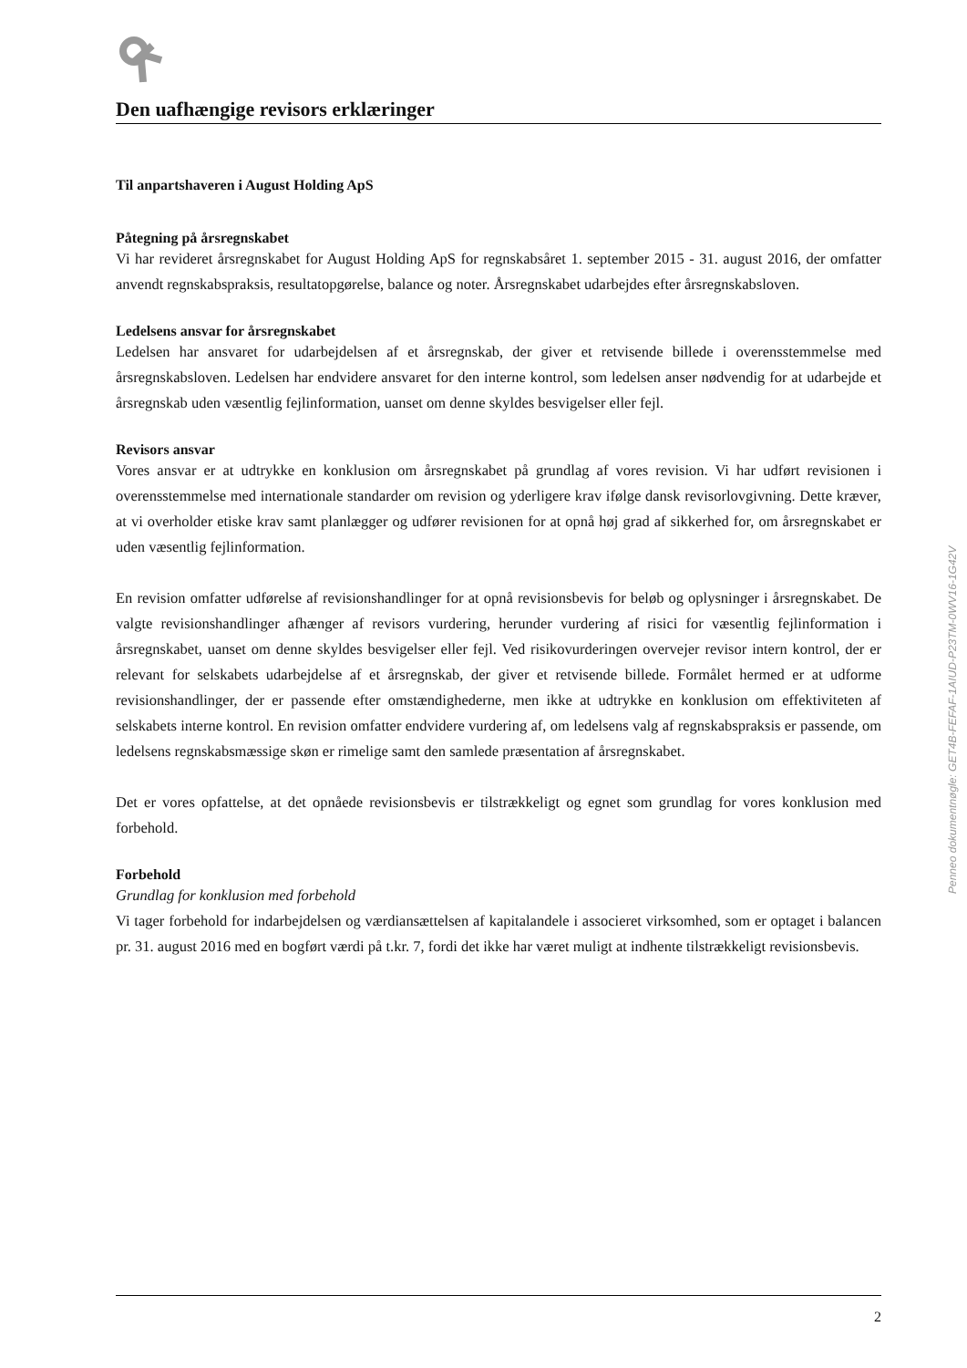Den uafhængige revisors erklæringer
Til anpartshaveren i August Holding ApS
Påtegning på årsregnskabet
Vi har revideret årsregnskabet for August Holding ApS for regnskabsåret 1. september 2015 - 31. august 2016, der omfatter anvendt regnskabspraksis, resultatopgørelse, balance og noter. Årsregnskabet udarbejdes efter årsregnskabsloven.
Ledelsens ansvar for årsregnskabet
Ledelsen har ansvaret for udarbejdelsen af et årsregnskab, der giver et retvisende billede i overensstemmelse med årsregnskabsloven. Ledelsen har endvidere ansvaret for den interne kontrol, som ledelsen anser nødvendig for at udarbejde et årsregnskab uden væsentlig fejlinformation, uanset om denne skyldes besvigelser eller fejl.
Revisors ansvar
Vores ansvar er at udtrykke en konklusion om årsregnskabet på grundlag af vores revision. Vi har udført revisionen i overensstemmelse med internationale standarder om revision og yderligere krav ifølge dansk revisorlovgivning. Dette kræver, at vi overholder etiske krav samt planlægger og udfører revisionen for at opnå høj grad af sikkerhed for, om årsregnskabet er uden væsentlig fejlinformation.
En revision omfatter udførelse af revisionshandlinger for at opnå revisionsbevis for beløb og oplysninger i årsregnskabet. De valgte revisionshandlinger afhænger af revisors vurdering, herunder vurdering af risici for væsentlig fejlinformation i årsregnskabet, uanset om denne skyldes besvigelser eller fejl. Ved risikovurderingen overvejer revisor intern kontrol, der er relevant for selskabets udarbejdelse af et årsregnskab, der giver et retvisende billede. Formålet hermed er at udforme revisionshandlinger, der er passende efter omstændighederne, men ikke at udtrykke en konklusion om effektiviteten af selskabets interne kontrol. En revision omfatter endvidere vurdering af, om ledelsens valg af regnskabspraksis er passende, om ledelsens regnskabsmæssige skøn er rimelige samt den samlede præsentation af årsregnskabet.
Det er vores opfattelse, at det opnåede revisionsbevis er tilstrækkeligt og egnet som grundlag for vores konklusion med forbehold.
Forbehold
Grundlag for konklusion med forbehold
Vi tager forbehold for indarbejdelsen og værdiansættelsen af kapitalandele i associeret virksomhed, som er optaget i balancen pr. 31. august 2016 med en bogført værdi på t.kr. 7, fordi det ikke har været muligt at indhente tilstrækkeligt revisionsbevis.
Penneo dokumentnøgle: GET4B-FEFAF-1AIUD-P23TM-0WV16-1G42V
2